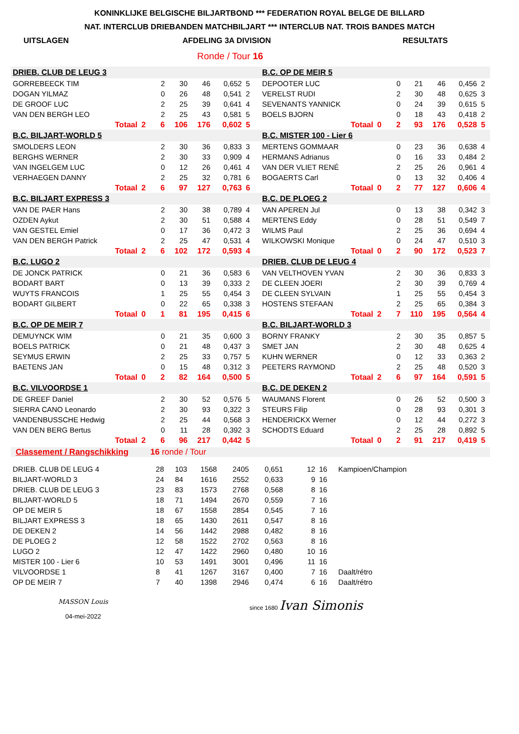KONINKLIJKE BELGISCHE BILJARTBOND *** FEDERATION ROYAL BELGE DE BILLARD
NAT. INTERCLUB DRIEBANDEN MATCHBILJART *** INTERCLUB NAT. TROIS BANDES MATCH
UITSLAGEN AFDELING 3A DIVISION RESULTATS
Ronde / Tour 16
| DRIEB. CLUB DE LEUG 3 | | | | | | | | | B.C. OP DE MEIR 5 | | | | | | | |
| GORREBEECK TIM | | | 2 | 30 | 46 | 0,652 | 5 | | DEPOOTER LUC | | | 0 | 21 | 46 | 0,456 | 2 |
| DOGAN YILMAZ | | | 0 | 26 | 48 | 0,541 | 2 | | VERELST RUDI | | | 2 | 30 | 48 | 0,625 | 3 |
| DE GROOF LUC | | | 2 | 25 | 39 | 0,641 | 4 | | SEVENANTS YANNICK | | | 0 | 24 | 39 | 0,615 | 5 |
| VAN DEN BERGH LEO | | | 2 | 25 | 43 | 0,581 | 5 | | BOELS BJORN | | | 0 | 18 | 43 | 0,418 | 2 |
| Totaal | 2 | | 6 | 106 | 176 | 0,602 | 5 | | Totaal | 0 | | 2 | 93 | 176 | 0,528 | 5 |
| B.C. BILJART-WORLD 5 | | | | | | | | | B.C. MISTER 100 - Lier 6 | | | | | | | |
| SMOLDERS LEON | | | 2 | 30 | 36 | 0,833 | 3 | | MERTENS GOMMAAR | | | 0 | 23 | 36 | 0,638 | 4 |
| BERGHS WERNER | | | 2 | 30 | 33 | 0,909 | 4 | | HERMANS Adrianus | | | 0 | 16 | 33 | 0,484 | 2 |
| VAN INGELGEM LUC | | | 0 | 12 | 26 | 0,461 | 4 | | VAN DER VLIET RENÉ | | | 2 | 25 | 26 | 0,961 | 4 |
| VERHAEGEN DANNY | | | 2 | 25 | 32 | 0,781 | 6 | | BOGAERTS Carl | | | 0 | 13 | 32 | 0,406 | 4 |
| Totaal | 2 | | 6 | 97 | 127 | 0,763 | 6 | | Totaal | 0 | | 2 | 77 | 127 | 0,606 | 4 |
| B.C. BILJART EXPRESS 3 | | | | | | | | | B.C. DE PLOEG 2 | | | | | | | |
| VAN DE PAER Hans | | | 2 | 30 | 38 | 0,789 | 4 | | VAN APEREN Jul | | | 0 | 13 | 38 | 0,342 | 3 |
| OZDEN Aykut | | | 2 | 30 | 51 | 0,588 | 4 | | MERTENS Eddy | | | 0 | 28 | 51 | 0,549 | 7 |
| VAN GESTEL Emiel | | | 0 | 17 | 36 | 0,472 | 3 | | WILMS Paul | | | 2 | 25 | 36 | 0,694 | 4 |
| VAN DEN BERGH Patrick | | | 2 | 25 | 47 | 0,531 | 4 | | WILKOWSKI Monique | | | 0 | 24 | 47 | 0,510 | 3 |
| Totaal | 2 | | 6 | 102 | 172 | 0,593 | 4 | | Totaal | 0 | | 2 | 90 | 172 | 0,523 | 7 |
| B.C. LUGO 2 | | | | | | | | | DRIEB. CLUB DE LEUG 4 | | | | | | | |
| DE JONCK PATRICK | | | 0 | 21 | 36 | 0,583 | 6 | | VAN VELTHOVEN YVAN | | | 2 | 30 | 36 | 0,833 | 3 |
| BODART BART | | | 0 | 13 | 39 | 0,333 | 2 | | DE CLEEN JOERI | | | 2 | 30 | 39 | 0,769 | 4 |
| WUYTS FRANCOIS | | | 1 | 25 | 55 | 0,454 | 3 | | DE CLEEN SYLVAIN | | | 1 | 25 | 55 | 0,454 | 3 |
| BODART GILBERT | | | 0 | 22 | 65 | 0,338 | 3 | | HOSTENS STEFAAN | | | 2 | 25 | 65 | 0,384 | 3 |
| Totaal | 0 | | 1 | 81 | 195 | 0,415 | 6 | | Totaal | 2 | | 7 | 110 | 195 | 0,564 | 4 |
| B.C. OP DE MEIR 7 | | | | | | | | | B.C. BILJART-WORLD 3 | | | | | | | |
| DEMUYNCK WIM | | | 0 | 21 | 35 | 0,600 | 3 | | BORNY FRANKY | | | 2 | 30 | 35 | 0,857 | 5 |
| BOELS PATRICK | | | 0 | 21 | 48 | 0,437 | 3 | | SMET JAN | | | 2 | 30 | 48 | 0,625 | 4 |
| SEYMUS ERWIN | | | 2 | 25 | 33 | 0,757 | 5 | | KUHN WERNER | | | 0 | 12 | 33 | 0,363 | 2 |
| BAETENS JAN | | | 0 | 15 | 48 | 0,312 | 3 | | PEETERS RAYMOND | | | 2 | 25 | 48 | 0,520 | 3 |
| Totaal | 0 | | 2 | 82 | 164 | 0,500 | 5 | | Totaal | 2 | | 6 | 97 | 164 | 0,591 | 5 |
| B.C. VILVOORDSE 1 | | | | | | | | | B.C. DE DEKEN 2 | | | | | | | |
| DE GREEF Daniel | | | 2 | 30 | 52 | 0,576 | 5 | | WAUMANS Florent | | | 0 | 26 | 52 | 0,500 | 3 |
| SIERRA CANO Leonardo | | | 2 | 30 | 93 | 0,322 | 3 | | STEURS Filip | | | 0 | 28 | 93 | 0,301 | 3 |
| VANDENBUSSCHE Hedwig | | | 2 | 25 | 44 | 0,568 | 3 | | HENDERICKX Werner | | | 0 | 12 | 44 | 0,272 | 3 |
| VAN DEN BERG Bertus | | | 0 | 11 | 28 | 0,392 | 3 | | SCHODTS Eduard | | | 2 | 25 | 28 | 0,892 | 5 |
| Totaal | 2 | | 6 | 96 | 217 | 0,442 | 5 | | Totaal | 0 | | 2 | 91 | 217 | 0,419 | 5 |
Classement / Rangschikking 16 ronde / Tour
| DRIEB. CLUB DE LEUG 4 | 28 | 103 | 1568 | 2405 | 0,651 | 12 | 16 | Kampioen/Champion |
| BILJART-WORLD 3 | 24 | 84 | 1616 | 2552 | 0,633 | 9 | 16 | |
| DRIEB. CLUB DE LEUG 3 | 23 | 83 | 1573 | 2768 | 0,568 | 8 | 16 | |
| BILJART-WORLD 5 | 18 | 71 | 1494 | 2670 | 0,559 | 7 | 16 | |
| OP DE MEIR 5 | 18 | 67 | 1558 | 2854 | 0,545 | 7 | 16 | |
| BILJART EXPRESS 3 | 18 | 65 | 1430 | 2611 | 0,547 | 8 | 16 | |
| DE DEKEN 2 | 14 | 56 | 1442 | 2988 | 0,482 | 8 | 16 | |
| DE PLOEG 2 | 12 | 58 | 1522 | 2702 | 0,563 | 8 | 16 | |
| LUGO 2 | 12 | 47 | 1422 | 2960 | 0,480 | 10 | 16 | |
| MISTER 100 - Lier 6 | 10 | 53 | 1491 | 3001 | 0,496 | 11 | 16 | |
| VILVOORDSE 1 | 8 | 41 | 1267 | 3167 | 0,400 | 7 | 16 | Daalt/rétro |
| OP DE MEIR 7 | 7 | 40 | 1398 | 2946 | 0,474 | 6 | 16 | Daalt/rétro |
MASSON Louis
04-mei-2022
since 1680 Ivan Simonis